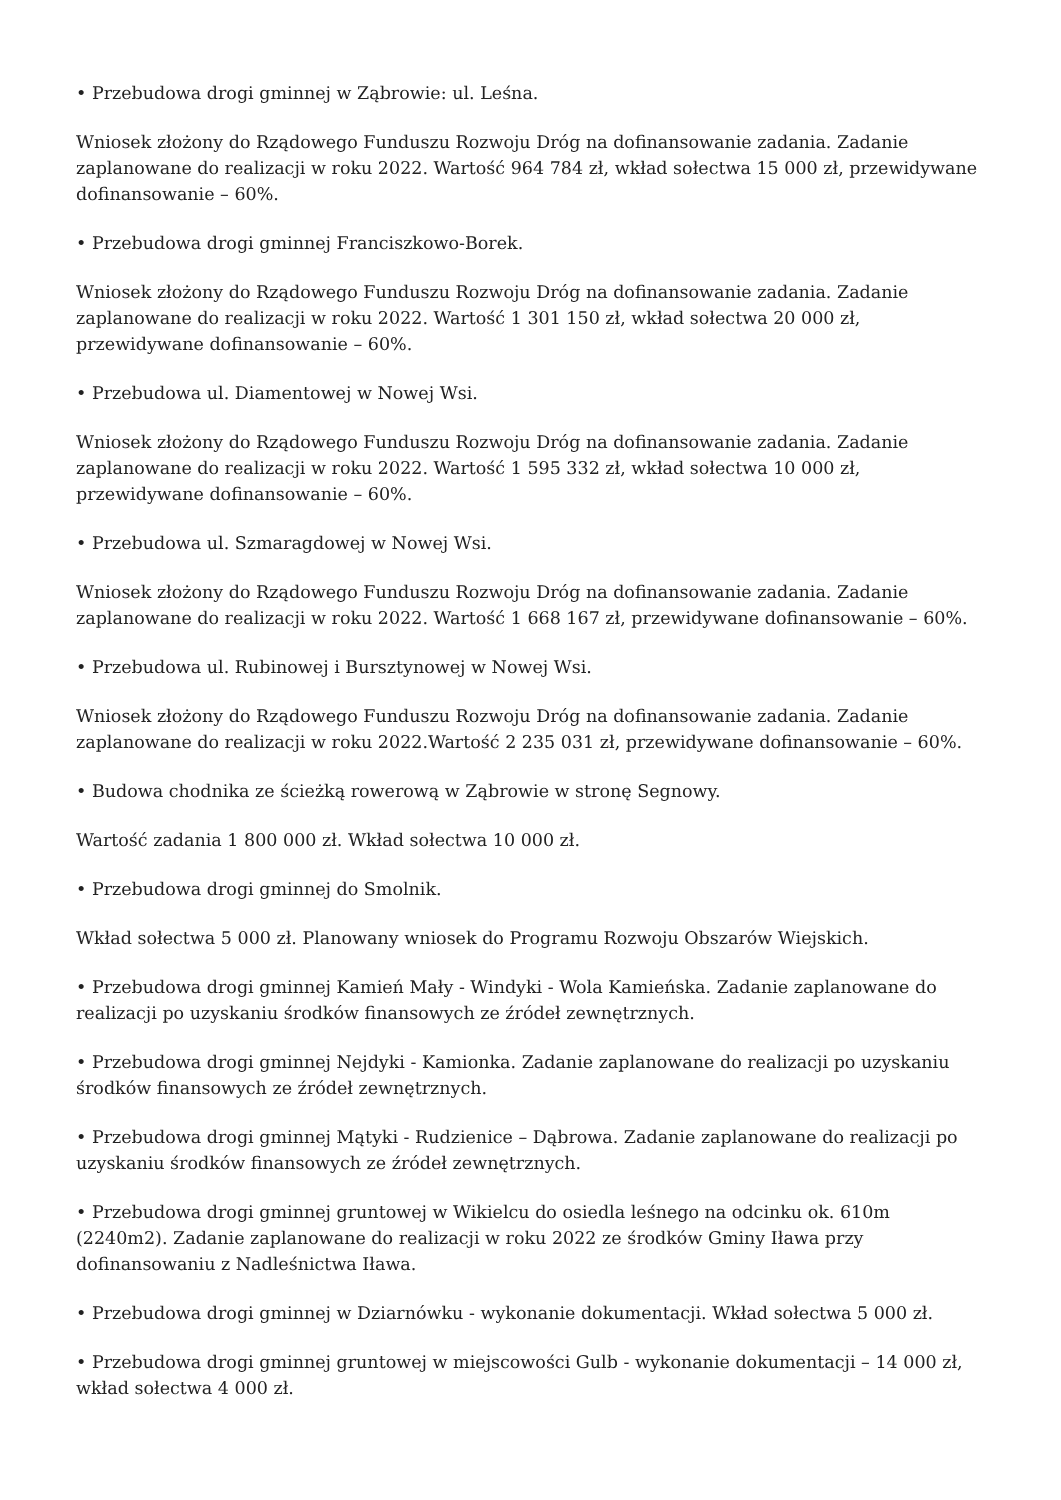• Przebudowa drogi gminnej w Ząbrowie: ul. Leśna.
Wniosek złożony do Rządowego Funduszu Rozwoju Dróg na dofinansowanie zadania. Zadanie zaplanowane do realizacji w roku 2022. Wartość 964 784 zł, wkład sołectwa 15 000 zł, przewidywane dofinansowanie – 60%.
• Przebudowa drogi gminnej Franciszkowo-Borek.
Wniosek złożony do Rządowego Funduszu Rozwoju Dróg na dofinansowanie zadania. Zadanie zaplanowane do realizacji w roku 2022. Wartość 1 301 150 zł, wkład sołectwa 20 000 zł, przewidywane dofinansowanie – 60%.
• Przebudowa ul. Diamentowej w Nowej Wsi.
Wniosek złożony do Rządowego Funduszu Rozwoju Dróg na dofinansowanie zadania. Zadanie zaplanowane do realizacji w roku 2022. Wartość 1 595 332 zł, wkład sołectwa 10 000 zł, przewidywane dofinansowanie – 60%.
• Przebudowa ul. Szmaragdowej w Nowej Wsi.
Wniosek złożony do Rządowego Funduszu Rozwoju Dróg na dofinansowanie zadania. Zadanie zaplanowane do realizacji w roku 2022. Wartość 1 668 167 zł, przewidywane dofinansowanie – 60%.
• Przebudowa ul. Rubinowej i Bursztynowej w Nowej Wsi.
Wniosek złożony do Rządowego Funduszu Rozwoju Dróg na dofinansowanie zadania. Zadanie zaplanowane do realizacji w roku 2022.Wartość 2 235 031 zł, przewidywane dofinansowanie – 60%.
• Budowa chodnika ze ścieżką rowerową w Ząbrowie w stronę Segnowy.
Wartość zadania 1 800 000 zł. Wkład sołectwa 10 000 zł.
• Przebudowa drogi gminnej do Smolnik.
Wkład sołectwa 5 000 zł. Planowany wniosek do Programu Rozwoju Obszarów Wiejskich.
• Przebudowa drogi gminnej Kamień Mały - Windyki - Wola Kamieńska. Zadanie zaplanowane do realizacji po uzyskaniu środków finansowych ze źródeł zewnętrznych.
• Przebudowa drogi gminnej Nejdyki - Kamionka. Zadanie zaplanowane do realizacji po uzyskaniu środków finansowych ze źródeł zewnętrznych.
• Przebudowa drogi gminnej Mątyki - Rudzienice – Dąbrowa. Zadanie zaplanowane do realizacji po uzyskaniu środków finansowych ze źródeł zewnętrznych.
• Przebudowa drogi gminnej gruntowej w Wikielcu do osiedla leśnego na odcinku ok. 610m (2240m2). Zadanie zaplanowane do realizacji w roku 2022 ze środków Gminy Iława przy dofinansowaniu z Nadleśnictwa Iława.
• Przebudowa drogi gminnej w Dziarnówku - wykonanie dokumentacji. Wkład sołectwa 5 000 zł.
• Przebudowa drogi gminnej gruntowej w miejscowości Gulb - wykonanie dokumentacji – 14 000 zł, wkład sołectwa 4 000 zł.